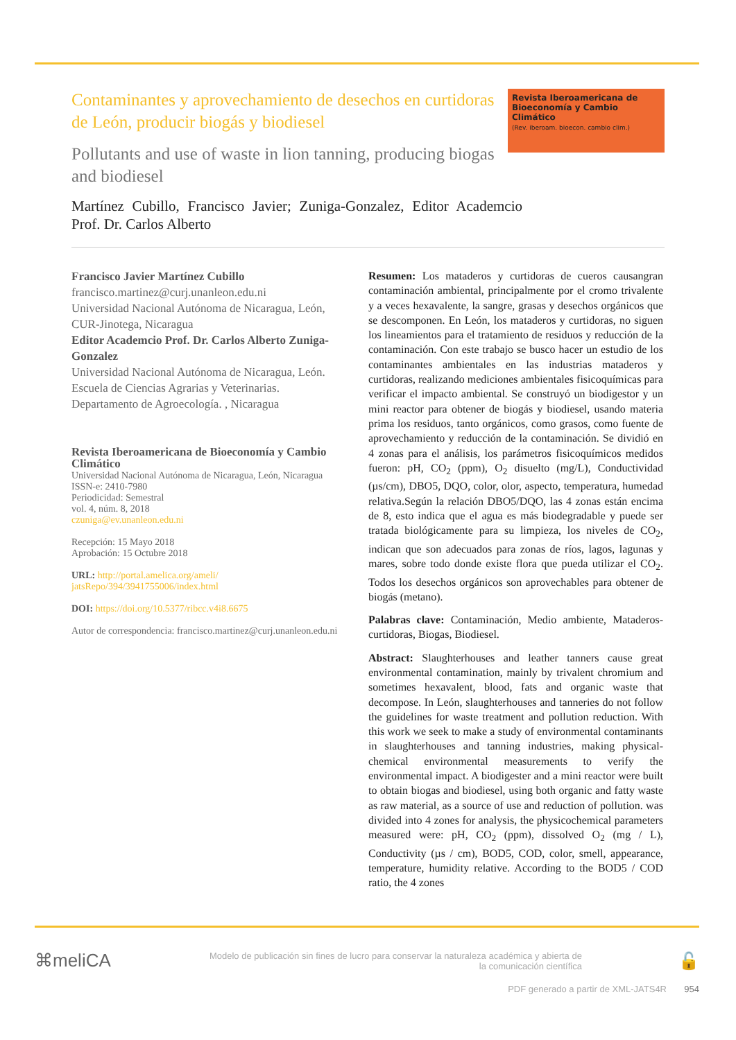Contaminantes y aprovechamiento de desechos en curtidoras de León, producir biogás y biodiesel
Pollutants and use of waste in lion tanning, producing biogas and biodiesel
Revista Iberoamericana de Bioeconomía y Cambio Climático
(Rev. iberoam. bioecon. cambio clim.)
Martínez Cubillo, Francisco Javier; Zuniga-Gonzalez, Editor Academcio Prof. Dr. Carlos Alberto
Francisco Javier Martínez Cubillo
francisco.martinez@curj.unanleon.edu.ni
Universidad Nacional Autónoma de Nicaragua, León, CUR-Jinotega, Nicaragua
Editor Academcio Prof. Dr. Carlos Alberto Zuniga-Gonzalez
Universidad Nacional Autónoma de Nicaragua, León. Escuela de Ciencias Agrarias y Veterinarias. Departamento de Agroecología. , Nicaragua
Revista Iberoamericana de Bioeconomía y Cambio Climático
Universidad Nacional Autónoma de Nicaragua, León, Nicaragua
ISSN-e: 2410-7980
Periodicidad: Semestral
vol. 4, núm. 8, 2018
czuniga@ev.unanleon.edu.ni
Recepción: 15 Mayo 2018
Aprobación: 15 Octubre 2018
URL: http://portal.amelica.org/ameli/ jatsRepo/394/3941755006/index.html
DOI: https://doi.org/10.5377/ribcc.v4i8.6675
Autor de correspondencia: francisco.martinez@curj.unanleon.edu.ni
Resumen: Los mataderos y curtidoras de cueros causangran contaminación ambiental, principalmente por el cromo trivalente y a veces hexavalente, la sangre, grasas y desechos orgánicos que se descomponen. En León, los mataderos y curtidoras, no siguen los lineamientos para el tratamiento de residuos y reducción de la contaminación. Con este trabajo se busco hacer un estudio de los contaminantes ambientales en las industrias mataderos y curtidoras, realizando mediciones ambientales fisicoquímicas para verificar el impacto ambiental. Se construyó un biodigestor y un mini reactor para obtener de biogás y biodiesel, usando materia prima los residuos, tanto orgánicos, como grasos, como fuente de aprovechamiento y reducción de la contaminación. Se dividió en 4 zonas para el análisis, los parámetros fisicoquímicos medidos fueron: pH, CO<sub>2</sub> (ppm), O<sub>2</sub> disuelto (mg/L), Conductividad (µs/cm), DBO5, DQO, color, olor, aspecto, temperatura, humedad relativa.Según la relación DBO5/DQO, las 4 zonas están encima de 8, esto indica que el agua es más biodegradable y puede ser tratada biológicamente para su limpieza, los niveles de CO<sub>2</sub>, indican que son adecuados para zonas de ríos, lagos, lagunas y mares, sobre todo donde existe flora que pueda utilizar el CO<sub>2</sub>. Todos los desechos orgánicos son aprovechables para obtener de biogás (metano).
Palabras clave: Contaminación, Medio ambiente, Mataderos-curtidoras, Biogas, Biodiesel.
Abstract: Slaughterhouses and leather tanners cause great environmental contamination, mainly by trivalent chromium and sometimes hexavalent, blood, fats and organic waste that decompose. In León, slaughterhouses and tanneries do not follow the guidelines for waste treatment and pollution reduction. With this work we seek to make a study of environmental contaminants in slaughterhouses and tanning industries, making physical- chemical environmental measurements to verify the environmental impact. A biodigester and a mini reactor were built to obtain biogas and biodiesel, using both organic and fatty waste as raw material, as a source of use and reduction of pollution. was divided into 4 zones for analysis, the physicochemical parameters measured were: pH, CO<sub>2</sub> (ppm), dissolved O<sub>2</sub> (mg / L), Conductivity (µs / cm), BOD5, COD, color, smell, appearance, temperature, humidity relative. According to the BOD5 / COD ratio, the 4 zones
⌘meliCA
Modelo de publicación sin fines de lucro para conservar la naturaleza académica y abierta de la comunicación científica
🔓
PDF generado a partir de XML-JATS4R 954